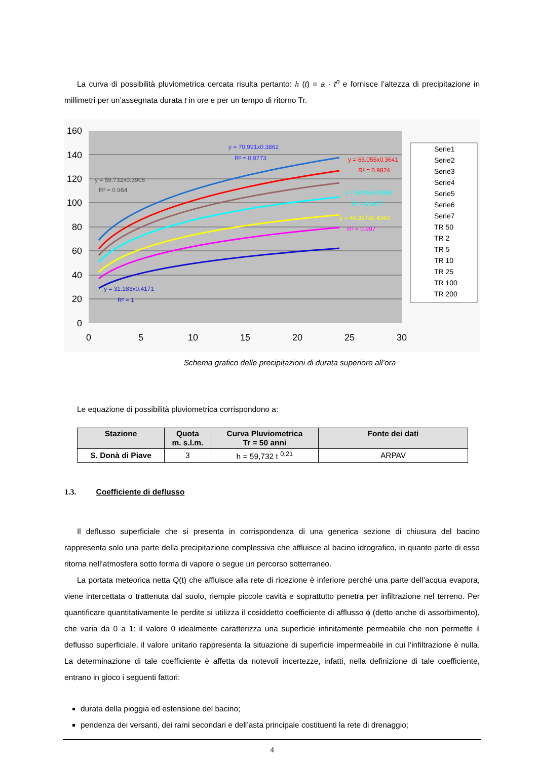La curva di possibilità pluviometrica cercata risulta pertanto: h (t) = a · t<sup>n</sup> e fornisce l’altezza di precipitazione in millimetri per un’assegnata durata t in ore e per un tempo di ritorno Tr.
160
140
120
100
80
60
40
20
0
0
5
10
15
20
25
30
Serie1
Serie2
Serie3
Serie4
Serie5
Serie6
Serie7
TR 50
TR 2
TR 5
TR 10
TR 25
TR 100
TR 200
y = 59.732x0.3908
R² = 0.984
y = 70.991x0.3862
R² = 0.9773
y = 65.055x0.3641
R² = 0.9824
y = 54.05x0.3934
R² = 0.9877
y = 40.337x0.4043
R² = 0.997
y = 31.183x0.4171
R² = 1
Schema grafico delle precipitazioni di durata superiore all’ora
Le equazione di possibilità pluviometrica corrispondono a:
| Stazione | Quota m. s.l.m. | Curva Pluviometrica Tr = 50 anni | Fonte dei dati |
| --- | --- | --- | --- |
| S. Donà di Piave | 3 | h = 59,732 t <sup>0,21</sup> | ARPAV |
1.3. Coefficiente di deflusso
Il deflusso superficiale che si presenta in corrispondenza di una generica sezione di chiusura del bacino rappresenta solo una parte della precipitazione complessiva che affluisce al bacino idrografico, in quanto parte di esso ritorna nell’atmosfera sotto forma di vapore o segue un percorso sotterraneo.
La portata meteorica netta Q(t) che affluisce alla rete di ricezione è inferiore perché una parte dell’acqua evapora, viene intercettata o trattenuta dal suolo, riempie piccole cavità e soprattutto penetra per infiltrazione nel terreno. Per quantificare quantitativamente le perdite si utilizza il cosiddetto coefficiente di afflusso ϕ (detto anche di assorbimento), che varia da 0 a 1: il valore 0 idealmente caratterizza una superficie infinitamente permeabile che non permette il deflusso superficiale, il valore unitario rappresenta la situazione di superficie impermeabile in cui l’infiltrazione è nulla. La determinazione di tale coefficiente è affetta da notevoli incertezze, infatti, nella definizione di tale coefficiente, entrano in gioco i seguenti fattori:
durata della pioggia ed estensione del bacino;
pendenza dei versanti, dei rami secondari e dell’asta principale costituenti la rete di drenaggio;
4